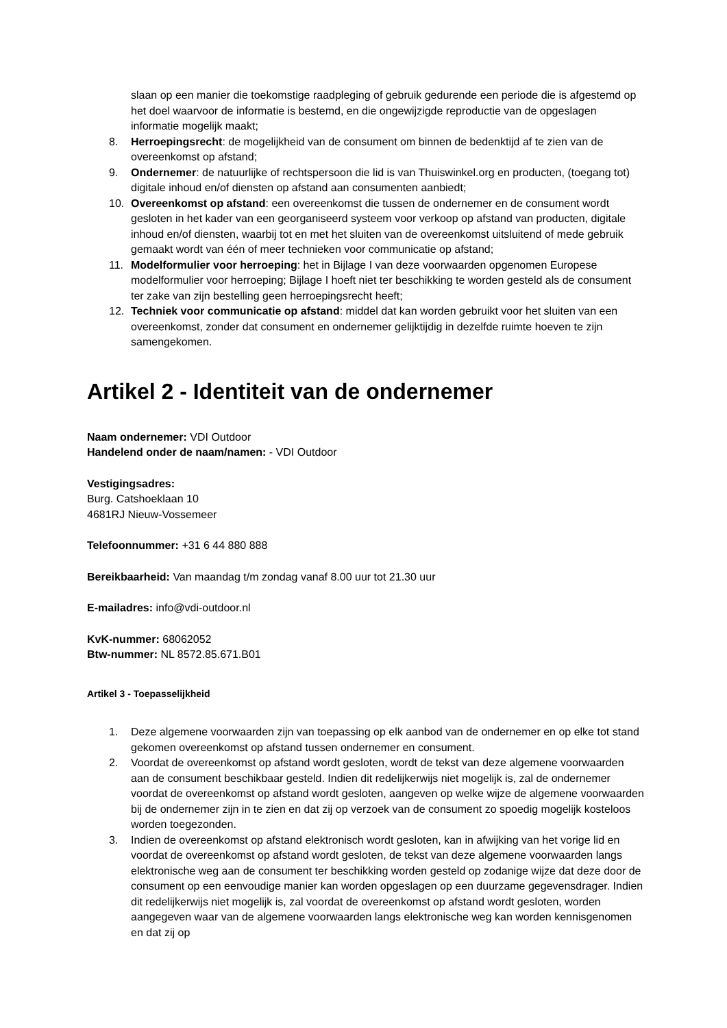slaan op een manier die toekomstige raadpleging of gebruik gedurende een periode die is afgestemd op het doel waarvoor de informatie is bestemd, en die ongewijzigde reproductie van de opgeslagen informatie mogelijk maakt;
8. Herroepingsrecht: de mogelijkheid van de consument om binnen de bedenktijd af te zien van de overeenkomst op afstand;
9. Ondernemer: de natuurlijke of rechtspersoon die lid is van Thuiswinkel.org en producten, (toegang tot) digitale inhoud en/of diensten op afstand aan consumenten aanbiedt;
10. Overeenkomst op afstand: een overeenkomst die tussen de ondernemer en de consument wordt gesloten in het kader van een georganiseerd systeem voor verkoop op afstand van producten, digitale inhoud en/of diensten, waarbij tot en met het sluiten van de overeenkomst uitsluitend of mede gebruik gemaakt wordt van één of meer technieken voor communicatie op afstand;
11. Modelformulier voor herroeping: het in Bijlage I van deze voorwaarden opgenomen Europese modelformulier voor herroeping; Bijlage I hoeft niet ter beschikking te worden gesteld als de consument ter zake van zijn bestelling geen herroepingsrecht heeft;
12. Techniek voor communicatie op afstand: middel dat kan worden gebruikt voor het sluiten van een overeenkomst, zonder dat consument en ondernemer gelijktijdig in dezelfde ruimte hoeven te zijn samengekomen.
Artikel 2 - Identiteit van de ondernemer
Naam ondernemer: VDI Outdoor
Handelend onder de naam/namen: - VDI Outdoor
Vestigingsadres:
Burg. Catshoeklaan 10
4681RJ Nieuw-Vossemeer
Telefoonnummer: +31 6 44 880 888
Bereikbaarheid: Van maandag t/m zondag vanaf 8.00 uur tot 21.30 uur
E-mailadres: info@vdi-outdoor.nl
KvK-nummer: 68062052
Btw-nummer: NL 8572.85.671.B01
Artikel 3 - Toepasselijkheid
1. Deze algemene voorwaarden zijn van toepassing op elk aanbod van de ondernemer en op elke tot stand gekomen overeenkomst op afstand tussen ondernemer en consument.
2. Voordat de overeenkomst op afstand wordt gesloten, wordt de tekst van deze algemene voorwaarden aan de consument beschikbaar gesteld. Indien dit redelijkerwijs niet mogelijk is, zal de ondernemer voordat de overeenkomst op afstand wordt gesloten, aangeven op welke wijze de algemene voorwaarden bij de ondernemer zijn in te zien en dat zij op verzoek van de consument zo spoedig mogelijk kosteloos worden toegezonden.
3. Indien de overeenkomst op afstand elektronisch wordt gesloten, kan in afwijking van het vorige lid en voordat de overeenkomst op afstand wordt gesloten, de tekst van deze algemene voorwaarden langs elektronische weg aan de consument ter beschikking worden gesteld op zodanige wijze dat deze door de consument op een eenvoudige manier kan worden opgeslagen op een duurzame gegevensdrager. Indien dit redelijkerwijs niet mogelijk is, zal voordat de overeenkomst op afstand wordt gesloten, worden aangegeven waar van de algemene voorwaarden langs elektronische weg kan worden kennisgenomen en dat zij op